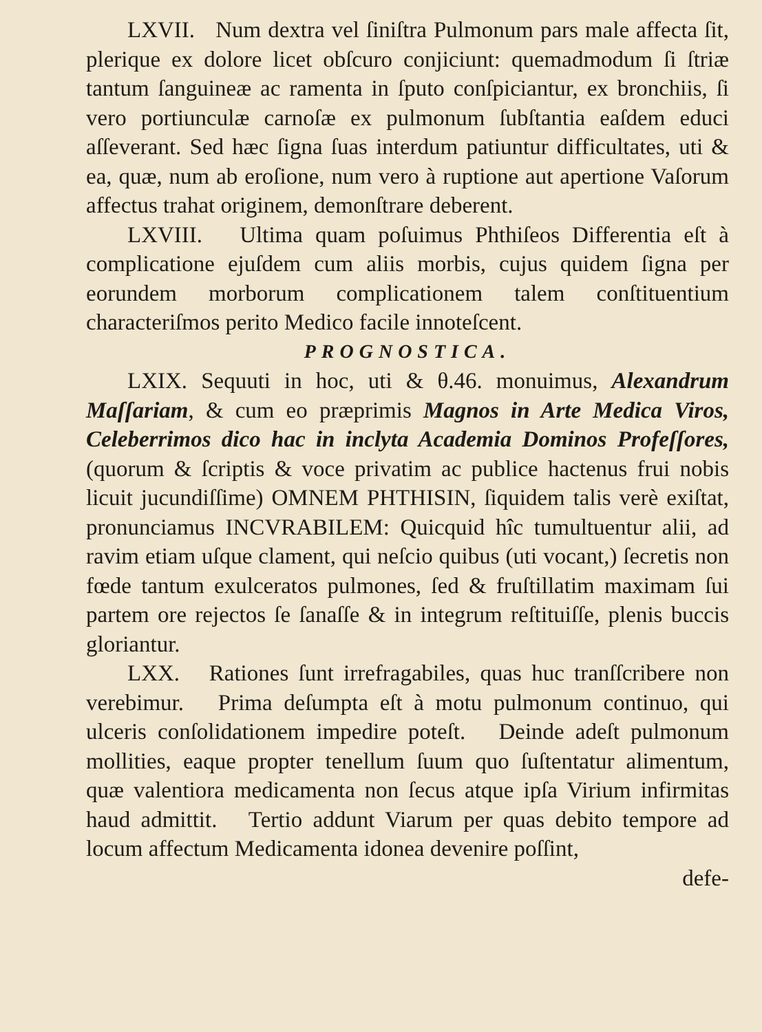LXVII. Num dextra vel ſiniſtra Pulmonum pars male affecta ſit, plerique ex dolore licet obſcuro conjiciunt: quemadmodum ſi ſtriæ tantum ſanguineæ ac ramenta in ſputo conſpiciantur, ex bronchiis, ſi vero portiunculæ carnoſæ ex pulmonum ſubſtantia eaſdem educi aſſeverant. Sed hæc ſigna ſuas interdum patiuntur difficultates, uti & ea, quæ, num ab eroſione, num vero à ruptione aut apertione Vaſorum affectus trahat originem, demonſtrare deberent.
LXVIII. Ultima quam poſuimus Phthiſeos Differentia eſt à complicatione ejuſdem cum aliis morbis, cujus quidem ſigna per eorundem morborum complicationem talem conſtituentium characteriſmos perito Medico facile innoteſcent.
PROGNOSTICA.
LXIX. Sequuti in hoc, uti & θ.46. monuimus, Alexandrum Maſſariam, & cum eo præprimis Magnos in Arte Medica Viros, Celeberrimos dico hac in inclyta Academia Dominos Profeſſores, (quorum & ſcriptis & voce privatim ac publice hactenus frui nobis licuit jucundiſſime) OMNEM PHTHISIN, ſiquidem talis verè exiſtat, pronunciamus INCVRABILEM: Quicquid hîc tumultuentur alii, ad ravim etiam uſque clament, qui neſcio quibus (uti vocant,) ſecretis non fœde tantum exulceratos pulmones, ſed & fruſtillatim maximam ſui partem ore rejectos ſe ſanaſſe & in integrum reſtituiſſe, plenis buccis gloriantur.
LXX. Rationes ſunt irrefragabiles, quas huc tranſſcribere non verebimur. Prima deſumpta eſt à motu pulmonum continuo, qui ulceris conſolidationem impedire poteſt. Deinde adeſt pulmonum mollities, eaque propter tenellum ſuum quo ſuſtentatur alimentum, quæ valentiora medicamenta non ſecus atque ipſa Virium infirmitas haud admittit. Tertio addunt Viarum per quas debito tempore ad locum affectum Medicamenta idonea devenire poſſint,
defe-